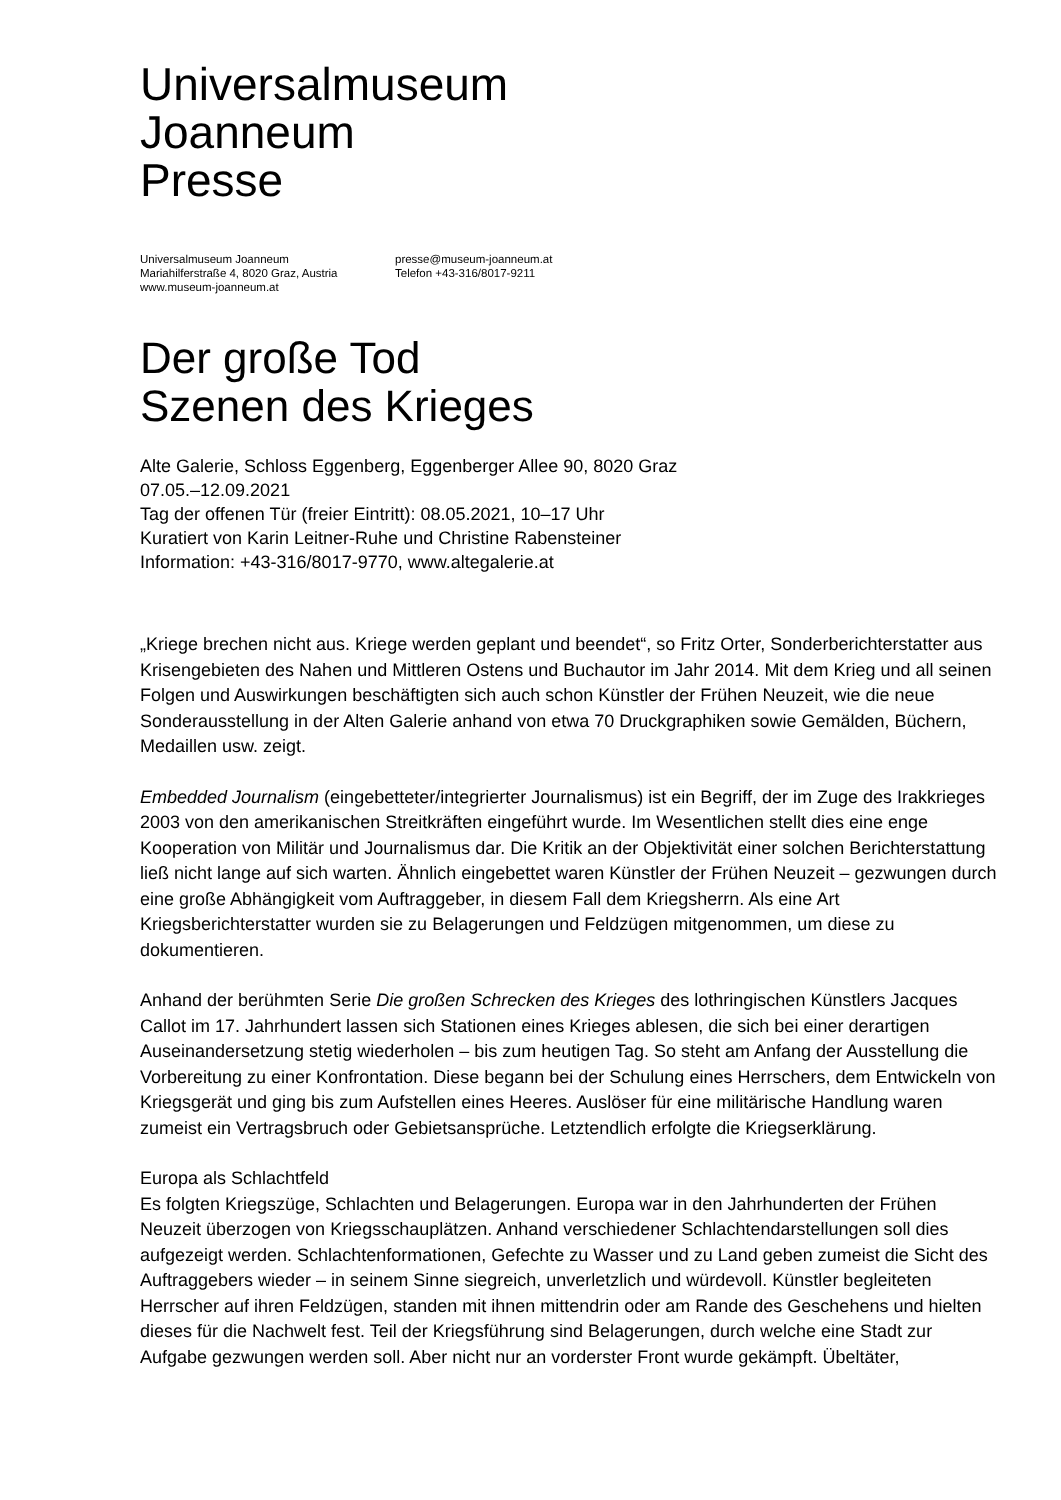Universalmuseum
Joanneum
Presse
Universalmuseum Joanneum
Mariahilferstraße 4, 8020 Graz, Austria
www.museum-joanneum.at
presse@museum-joanneum.at
Telefon +43-316/8017-9211
Der große Tod
Szenen des Krieges
Alte Galerie, Schloss Eggenberg, Eggenberger Allee 90, 8020 Graz
07.05.–12.09.2021
Tag der offenen Tür (freier Eintritt): 08.05.2021, 10–17 Uhr
Kuratiert von Karin Leitner-Ruhe und Christine Rabensteiner
Information: +43-316/8017-9770, www.altegalerie.at
„Kriege brechen nicht aus. Kriege werden geplant und beendet“, so Fritz Orter, Sonderberichterstatter aus Krisengebieten des Nahen und Mittleren Ostens und Buchautor im Jahr 2014. Mit dem Krieg und all seinen Folgen und Auswirkungen beschäftigten sich auch schon Künstler der Frühen Neuzeit, wie die neue Sonderausstellung in der Alten Galerie anhand von etwa 70 Druckgraphiken sowie Gemälden, Büchern, Medaillen usw. zeigt.
Embedded Journalism (eingebetteter/integrierter Journalismus) ist ein Begriff, der im Zuge des Irakkrieges 2003 von den amerikanischen Streitkräften eingeführt wurde. Im Wesentlichen stellt dies eine enge Kooperation von Militär und Journalismus dar. Die Kritik an der Objektivität einer solchen Berichterstattung ließ nicht lange auf sich warten. Ähnlich eingebettet waren Künstler der Frühen Neuzeit – gezwungen durch eine große Abhängigkeit vom Auftraggeber, in diesem Fall dem Kriegsherrn. Als eine Art Kriegsberichterstatter wurden sie zu Belagerungen und Feldzügen mitgenommen, um diese zu dokumentieren.
Anhand der berühmten Serie Die großen Schrecken des Krieges des lothringischen Künstlers Jacques Callot im 17. Jahrhundert lassen sich Stationen eines Krieges ablesen, die sich bei einer derartigen Auseinandersetzung stetig wiederholen – bis zum heutigen Tag. So steht am Anfang der Ausstellung die Vorbereitung zu einer Konfrontation. Diese begann bei der Schulung eines Herrschers, dem Entwickeln von Kriegsgerät und ging bis zum Aufstellen eines Heeres. Auslöser für eine militärische Handlung waren zumeist ein Vertragsbruch oder Gebietsansprüche. Letztendlich erfolgte die Kriegserklärung.
Europa als Schlachtfeld
Es folgten Kriegszüge, Schlachten und Belagerungen. Europa war in den Jahrhunderten der Frühen Neuzeit überzogen von Kriegsschauplätzen. Anhand verschiedener Schlachtendarstellungen soll dies aufgezeigt werden. Schlachtenformationen, Gefechte zu Wasser und zu Land geben zumeist die Sicht des Auftraggebers wieder – in seinem Sinne siegreich, unverletzlich und würdevoll. Künstler begleiteten Herrscher auf ihren Feldzügen, standen mit ihnen mittendrin oder am Rande des Geschehens und hielten dieses für die Nachwelt fest. Teil der Kriegsführung sind Belagerungen, durch welche eine Stadt zur Aufgabe gezwungen werden soll. Aber nicht nur an vorderster Front wurde gekämpft. Übeltäter,